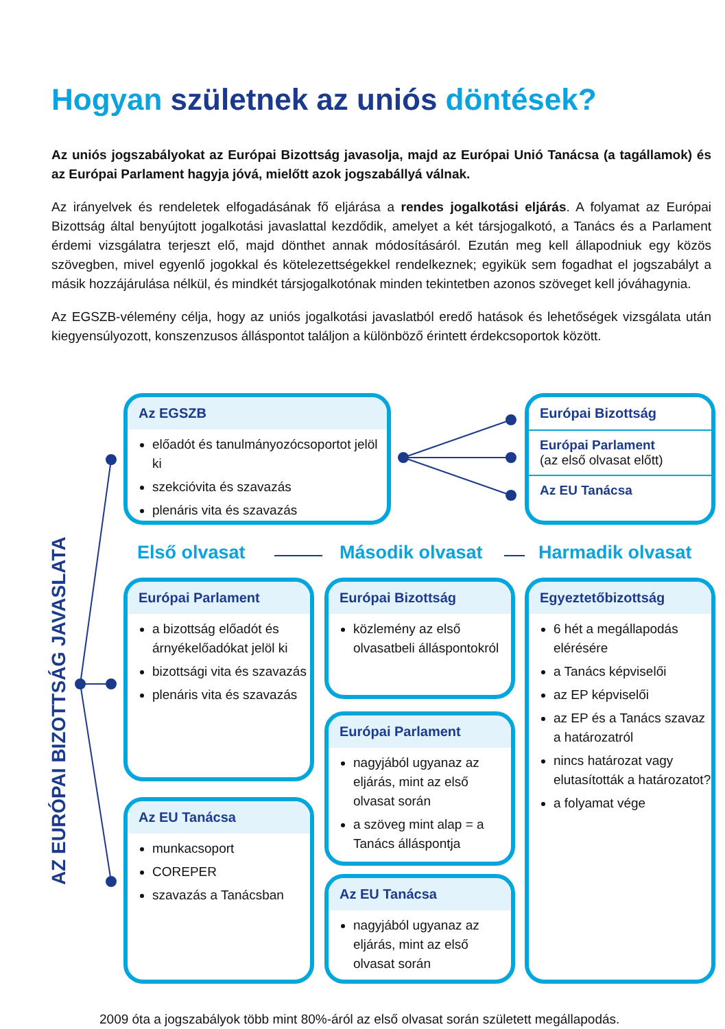Hogyan születnek az uniós döntések?
Az uniós jogszabályokat az Európai Bizottság javasolja, majd az Európai Unió Tanácsa (a tagállamok) és az Európai Parlament hagyja jóvá, mielőtt azok jogszabállyá válnak.
Az irányelvek és rendeletek elfogadásának fő eljárása a rendes jogalkotási eljárás. A folyamat az Európai Bizottság által benyújtott jogalkotási javaslattal kezdődik, amelyet a két társjogalkotó, a Tanács és a Parlament érdemi vizsgálatra terjeszt elő, majd dönthet annak módosításáról. Ezután meg kell állapodniuk egy közös szövegben, mivel egyenlő jogokkal és kötelezettségekkel rendelkeznek; egyikük sem fogadhat el jogszabályt a másik hozzájárulása nélkül, és mindkét társjogalkotónak minden tekintetben azonos szöveget kell jóváhagynia.
Az EGSZB-vélemény célja, hogy az uniós jogalkotási javaslatból eredő hatások és lehetőségek vizsgálata után kiegyensúlyozott, konszenzusos álláspontot találjon a különböző érintett érdekcsoportok között.
AZ EURÓPAI BIZOTTSÁG JAVASLATA
Az EGSZB
előadót és tanulmányozócsoportot jelöl ki
szekcióvita és szavazás
plenáris vita és szavazás
Európai Bizottság
Európai Parlament
(az első olvasat előtt)
Az EU Tanácsa
Első olvasat Második olvasat Harmadik olvasat
Európai Parlament
a bizottság előadót és árnyékelőadókat jelöl ki
bizottsági vita és szavazás
plenáris vita és szavazás
Az EU Tanácsa
munkacsoport
COREPER
szavazás a Tanácsban
Európai Bizottság
közlemény az első olvasatbeli álláspontokról
Európai Parlament
nagyjából ugyanaz az eljárás, mint az első olvasat során
a szöveg mint alap = a Tanács álláspontja
Az EU Tanácsa
nagyjából ugyanaz az eljárás, mint az első olvasat során
Egyeztetőbizottság
6 hét a megállapodás elérésére
a Tanács képviselői
az EP képviselői
az EP és a Tanács szavaz a határozatról
nincs határozat vagy elutasították a határozatot?
a folyamat vége
2009 óta a jogszabályok több mint 80%-áról az első olvasat során született megállapodás.